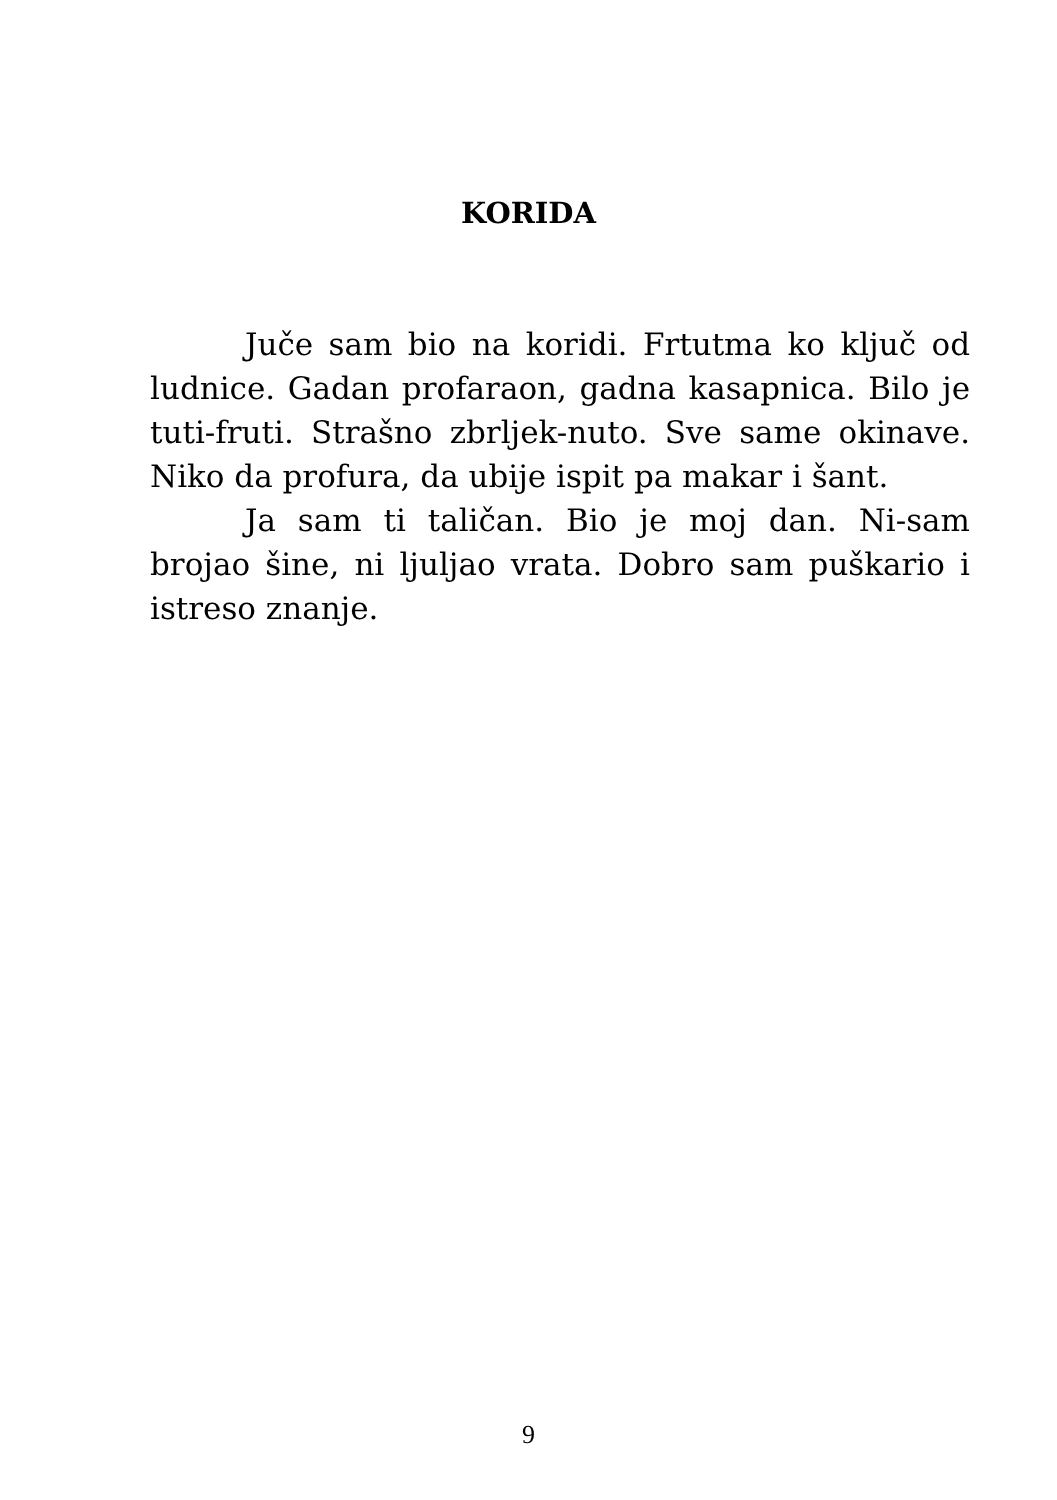KORIDA
Juče sam bio na koridi. Frtutma ko ključ od ludnice. Gadan profaraon, gadna kasapnica. Bilo je tuti-fruti. Strašno zbrljek-nuto. Sve same okinave. Niko da profura, da ubije ispit pa makar i šant.
Ja sam ti taličan. Bio je moj dan. Ni-sam brojao šine, ni ljuljao vrata. Dobro sam puškario i istreso znanje.
9